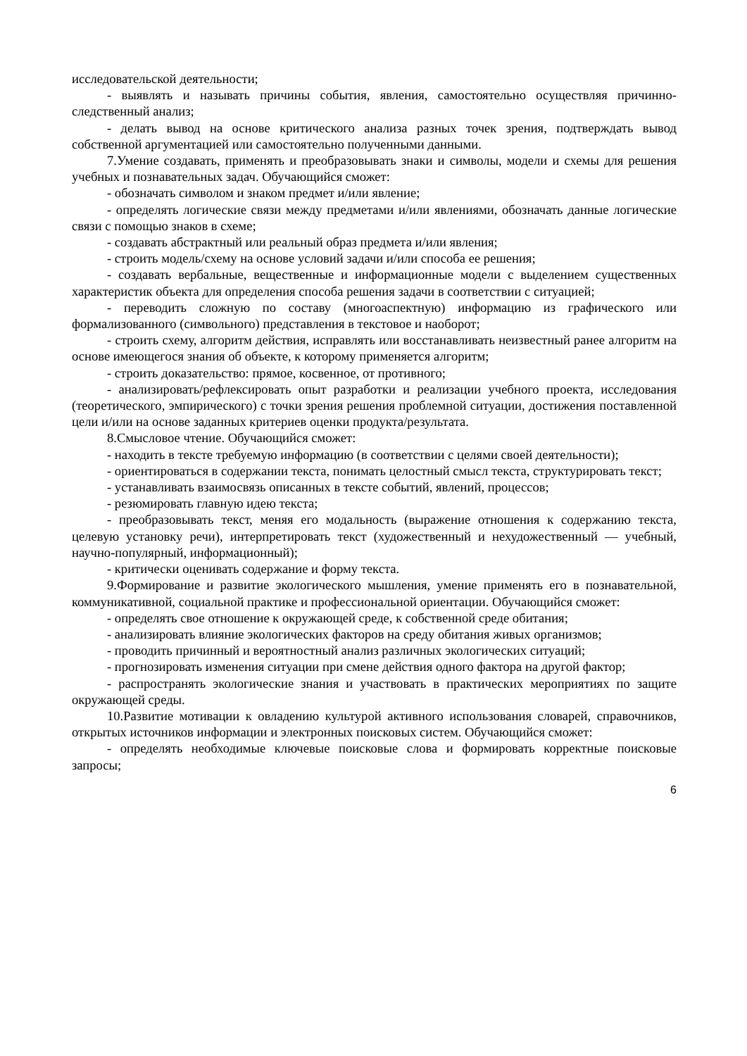исследовательской деятельности;
- выявлять и называть причины события, явления, самостоятельно осуществляя причинно-следственный анализ;
- делать вывод на основе критического анализа разных точек зрения, подтверждать вывод собственной аргументацией или самостоятельно полученными данными.
7.Умение создавать, применять и преобразовывать знаки и символы, модели и схемы для решения учебных и познавательных задач. Обучающийся сможет:
- обозначать символом и знаком предмет и/или явление;
- определять логические связи между предметами и/или явлениями, обозначать данные логические связи с помощью знаков в схеме;
- создавать абстрактный или реальный образ предмета и/или явления;
- строить модель/схему на основе условий задачи и/или способа ее решения;
- создавать вербальные, вещественные и информационные модели с выделением существенных характеристик объекта для определения способа решения задачи в соответствии с ситуацией;
- переводить сложную по составу (многоаспектную) информацию из графического или формализованного (символьного) представления в текстовое и наоборот;
- строить схему, алгоритм действия, исправлять или восстанавливать неизвестный ранее алгоритм на основе имеющегося знания об объекте, к которому применяется алгоритм;
- строить доказательство: прямое, косвенное, от противного;
- анализировать/рефлексировать опыт разработки и реализации учебного проекта, исследования (теоретического, эмпирического) с точки зрения решения проблемной ситуации, достижения поставленной цели и/или на основе заданных критериев оценки продукта/результата.
8.Смысловое чтение. Обучающийся сможет:
- находить в тексте требуемую информацию (в соответствии с целями своей деятельности);
- ориентироваться в содержании текста, понимать целостный смысл текста, структурировать текст;
- устанавливать взаимосвязь описанных в тексте событий, явлений, процессов;
- резюмировать главную идею текста;
- преобразовывать текст, меняя его модальность (выражение отношения к содержанию текста, целевую установку речи), интерпретировать текст (художественный и нехудожественный — учебный, научно-популярный, информационный);
- критически оценивать содержание и форму текста.
9.Формирование и развитие экологического мышления, умение применять его в познавательной, коммуникативной, социальной практике и профессиональной ориентации. Обучающийся сможет:
- определять свое отношение к окружающей среде, к собственной среде обитания;
- анализировать влияние экологических факторов на среду обитания живых организмов;
- проводить причинный и вероятностный анализ различных экологических ситуаций;
- прогнозировать изменения ситуации при смене действия одного фактора на другой фактор;
- распространять экологические знания и участвовать в практических мероприятиях по защите окружающей среды.
10.Развитие мотивации к овладению культурой активного использования словарей, справочников, открытых источников информации и электронных поисковых систем. Обучающийся сможет:
- определять необходимые ключевые поисковые слова и формировать корректные поисковые запросы;
6